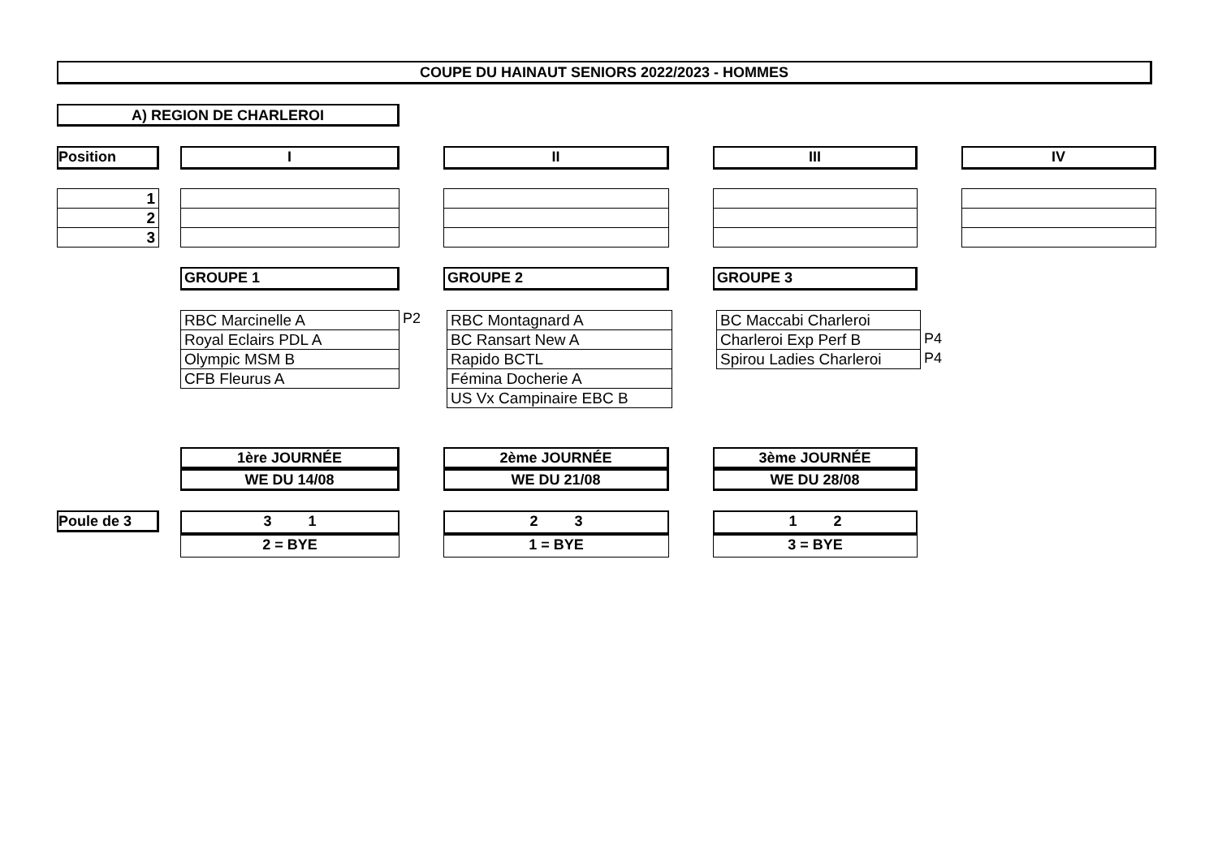COUPE DU HAINAUT SENIORS 2022/2023 - HOMMES
A) REGION DE CHARLEROI
Position I II III IV
| 1 |
| 2 |
| 3 |
GROUPE 1 GROUPE 2 GROUPE 3
| RBC Marcinelle A |
| Royal Eclairs PDL A |
| Olympic MSM B |
| CFB Fleurus A |
P2
| RBC Montagnard A |
| BC Ransart New A |
| Rapido BCTL |
| Fémina Docherie A |
| US Vx Campinaire EBC B |
| BC Maccabi Charleroi |
| Charleroi Exp Perf B |
| Spirou Ladies Charleroi |
P4
P4
1ère JOURNÉE
WE DU 14/08
2ème JOURNÉE
WE DU 21/08
3ème JOURNÉE
WE DU 28/08
Poule de 3
3 1
2 = BYE
2 3
1 = BYE
1 2
3 = BYE